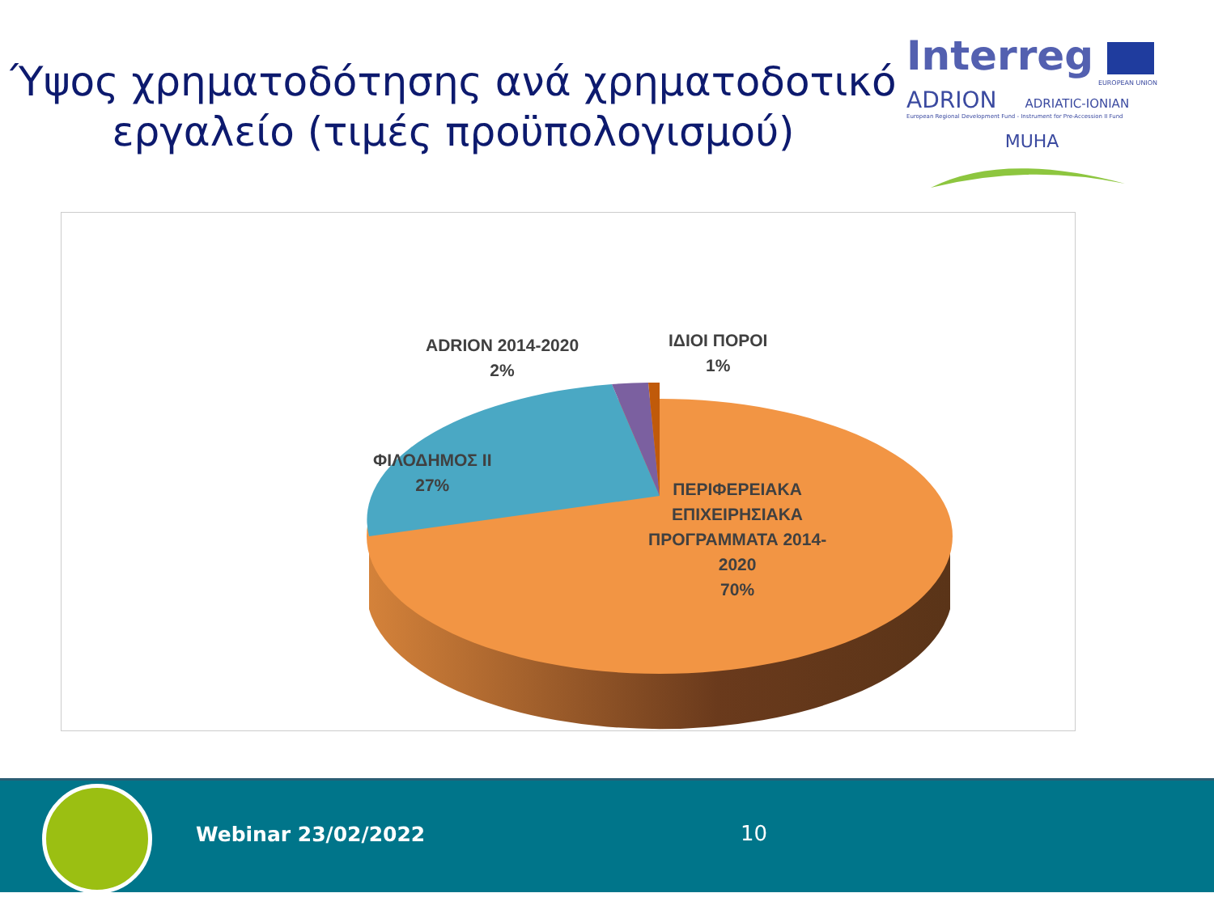Ύψος χρηματοδότησης ανά χρηματοδοτικό εργαλείο (τιμές προϋπολογισμού)
Interreg
EUROPEAN UNION
ADRION ADRIATIC-IONIAN
European Regional Development Fund - Instrument for Pre-Accession II Fund
MUHA
ADRION 2014-2020
2%
ΙΔΙΟΙ ΠΟΡΟΙ
1%
ΦΙΛΟΔΗΜΟΣ ΙΙ
27%
ΠΕΡΙΦΕΡΕΙΑΚΑ
ΕΠΙΧΕΙΡΗΣΙΑΚΑ
ΠΡΟΓΡΑΜΜΑΤΑ 2014-
2020
70%
Webinar 23/02/2022 10